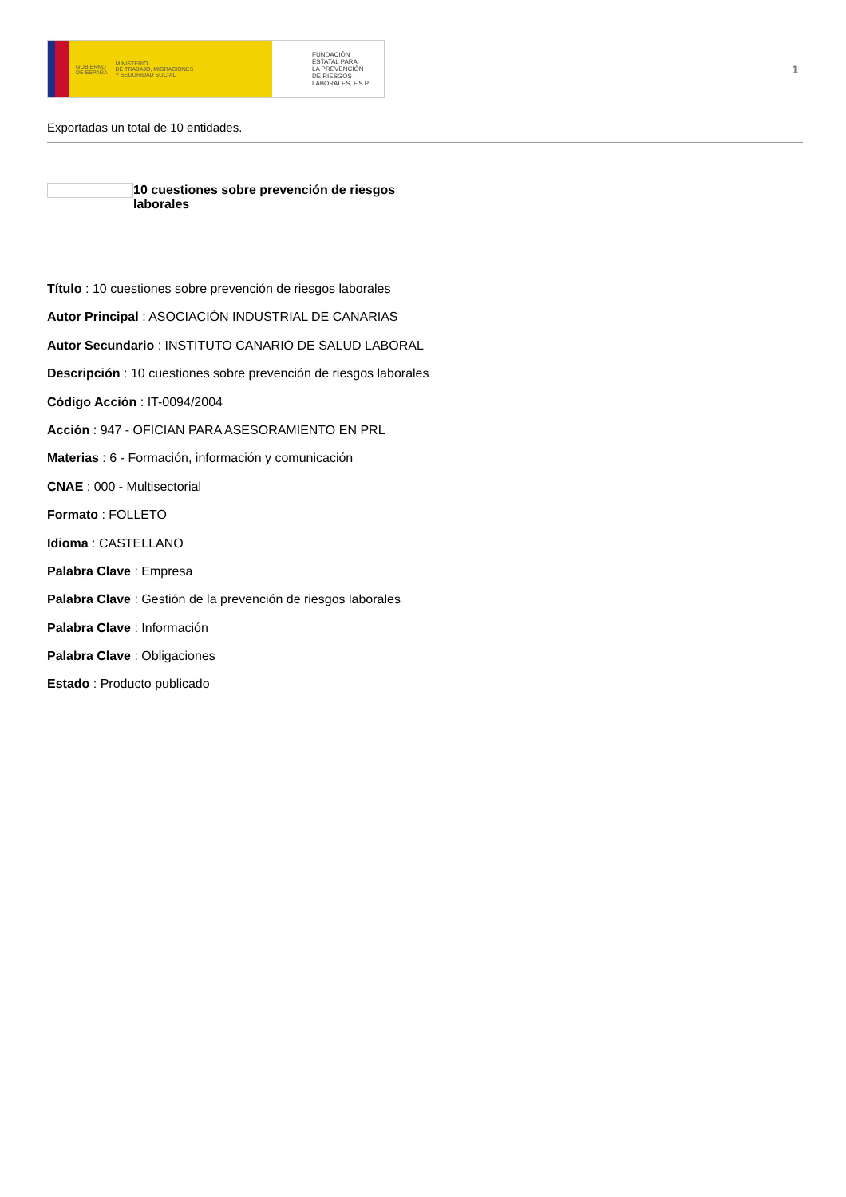GOBIERNO
DE ESPAÑA MINISTERIO
DE TRABAJO, MIGRACIONES
Y SEGURIDAD SOCIAL
FUNDACIÓN
ESTATAL PARA
LA PREVENCIÓN
DE RIESGOS
LABORALES, F.S.P.
1
Exportadas un total de 10 entidades.
10 cuestiones sobre prevención de riesgos laborales
Título : 10 cuestiones sobre prevención de riesgos laborales
Autor Principal : ASOCIACIÓN INDUSTRIAL DE CANARIAS
Autor Secundario : INSTITUTO CANARIO DE SALUD LABORAL
Descripción : 10 cuestiones sobre prevención de riesgos laborales
Código Acción : IT-0094/2004
Acción : 947 - OFICIAN PARA ASESORAMIENTO EN PRL
Materias : 6 - Formación, información y comunicación
CNAE : 000 - Multisectorial
Formato : FOLLETO
Idioma : CASTELLANO
Palabra Clave : Empresa
Palabra Clave : Gestión de la prevención de riesgos laborales
Palabra Clave : Información
Palabra Clave : Obligaciones
Estado : Producto publicado